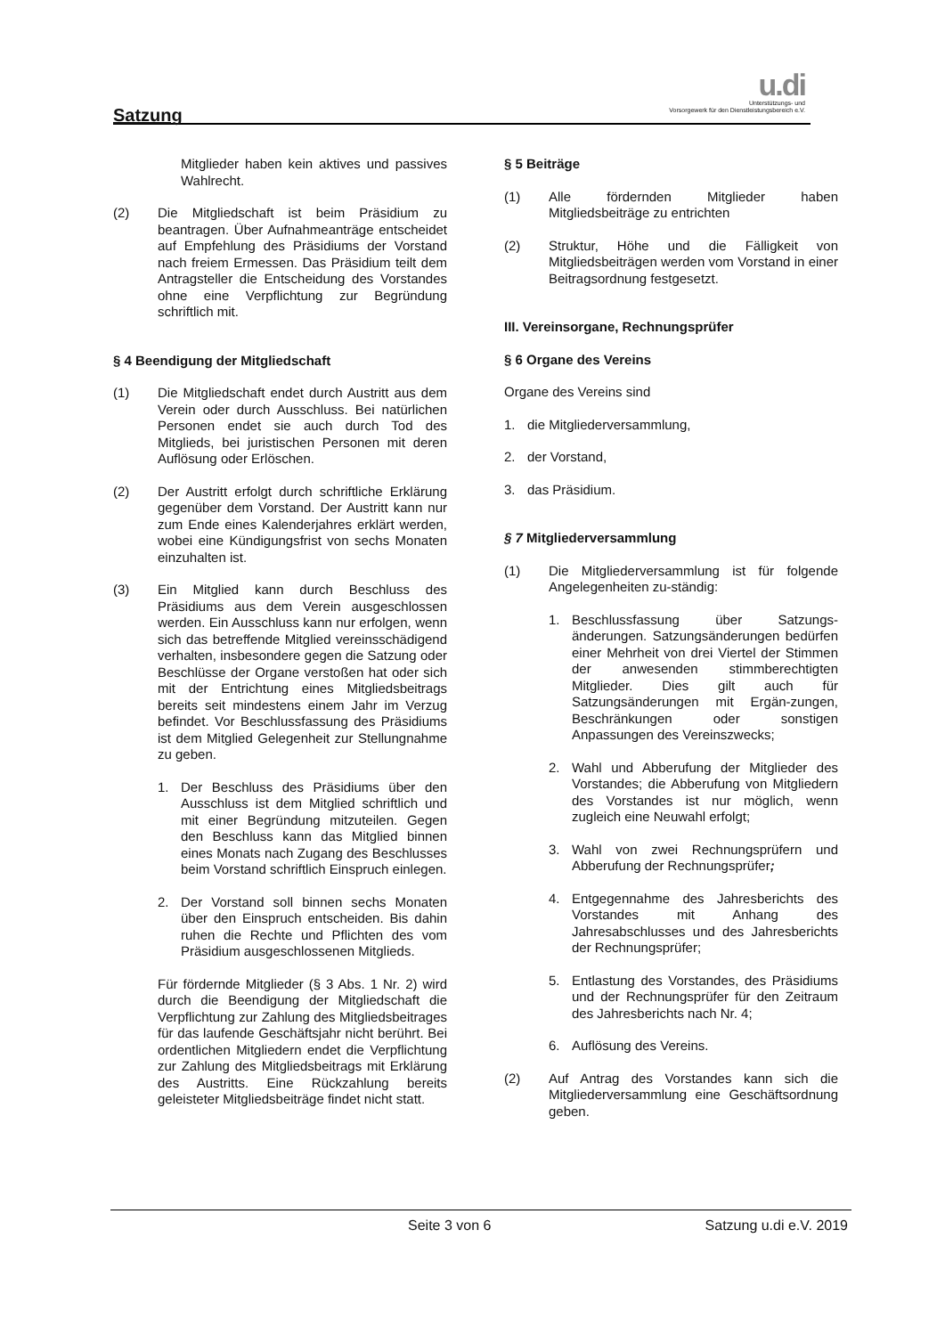Satzung
u.di
Unterstützungs- und
Vorsorgewerk für den Dienstleistungsbereich e.V.
Mitglieder haben kein aktives und passives Wahlrecht.
(2) Die Mitgliedschaft ist beim Präsidium zu beantragen. Über Aufnahmeanträge entscheidet auf Empfehlung des Präsidiums der Vorstand nach freiem Ermessen. Das Präsidium teilt dem Antragsteller die Entscheidung des Vorstandes ohne eine Verpflichtung zur Begründung schriftlich mit.
§ 4 Beendigung der Mitgliedschaft
(1) Die Mitgliedschaft endet durch Austritt aus dem Verein oder durch Ausschluss. Bei natürlichen Personen endet sie auch durch Tod des Mitglieds, bei juristischen Personen mit deren Auflösung oder Erlöschen.
(2) Der Austritt erfolgt durch schriftliche Erklärung gegenüber dem Vorstand. Der Austritt kann nur zum Ende eines Kalenderjahres erklärt werden, wobei eine Kündigungsfrist von sechs Monaten einzuhalten ist.
(3) Ein Mitglied kann durch Beschluss des Präsidiums aus dem Verein ausgeschlossen werden. Ein Ausschluss kann nur erfolgen, wenn sich das betreffende Mitglied vereinsschädigend verhalten, insbesondere gegen die Satzung oder Beschlüsse der Organe verstoßen hat oder sich mit der Entrichtung eines Mitgliedsbeitrags bereits seit mindestens einem Jahr im Verzug befindet. Vor Beschlussfassung des Präsidiums ist dem Mitglied Gelegenheit zur Stellungnahme zu geben.
1. Der Beschluss des Präsidiums über den Ausschluss ist dem Mitglied schriftlich und mit einer Begründung mitzuteilen. Gegen den Beschluss kann das Mitglied binnen eines Monats nach Zugang des Beschlusses beim Vorstand schriftlich Einspruch einlegen.
2. Der Vorstand soll binnen sechs Monaten über den Einspruch entscheiden. Bis dahin ruhen die Rechte und Pflichten des vom Präsidium ausgeschlossenen Mitglieds.
Für fördernde Mitglieder (§ 3 Abs. 1 Nr. 2) wird durch die Beendigung der Mitgliedschaft die Verpflichtung zur Zahlung des Mitgliedsbeitrages für das laufende Geschäftsjahr nicht berührt. Bei ordentlichen Mitgliedern endet die Verpflichtung zur Zahlung des Mitgliedsbeitrags mit Erklärung des Austritts. Eine Rückzahlung bereits geleisteter Mitgliedsbeiträge findet nicht statt.
§ 5 Beiträge
(1) Alle fördernden Mitglieder haben Mitgliedsbeiträge zu entrichten
(2) Struktur, Höhe und die Fälligkeit von Mitgliedsbeiträgen werden vom Vorstand in einer Beitragsordnung festgesetzt.
III. Vereinsorgane, Rechnungsprüfer
§ 6 Organe des Vereins
Organe des Vereins sind
1. die Mitgliederversammlung,
2. der Vorstand,
3. das Präsidium.
§ 7 Mitgliederversammlung
(1) Die Mitgliederversammlung ist für folgende Angelegenheiten zu-ständig:
1. Beschlussfassung über Satzungs-änderungen. Satzungsänderungen bedürfen einer Mehrheit von drei Viertel der Stimmen der anwesenden stimmberechtigten Mitglieder. Dies gilt auch für Satzungsänderungen mit Ergän-zungen, Beschränkungen oder sonstigen Anpassungen des Vereinszwecks;
2. Wahl und Abberufung der Mitglieder des Vorstandes; die Abberufung von Mitgliedern des Vorstandes ist nur möglich, wenn zugleich eine Neuwahl erfolgt;
3. Wahl von zwei Rechnungsprüfern und Abberufung der Rechnungsprüfer;
4. Entgegennahme des Jahresberichts des Vorstandes mit Anhang des Jahresabschlusses und des Jahresberichts der Rechnungsprüfer;
5. Entlastung des Vorstandes, des Präsidiums und der Rechnungsprüfer für den Zeitraum des Jahresberichts nach Nr. 4;
6. Auflösung des Vereins.
(2) Auf Antrag des Vorstandes kann sich die Mitgliederversammlung eine Geschäftsordnung geben.
Seite 3 von 6 Satzung u.di e.V. 2019